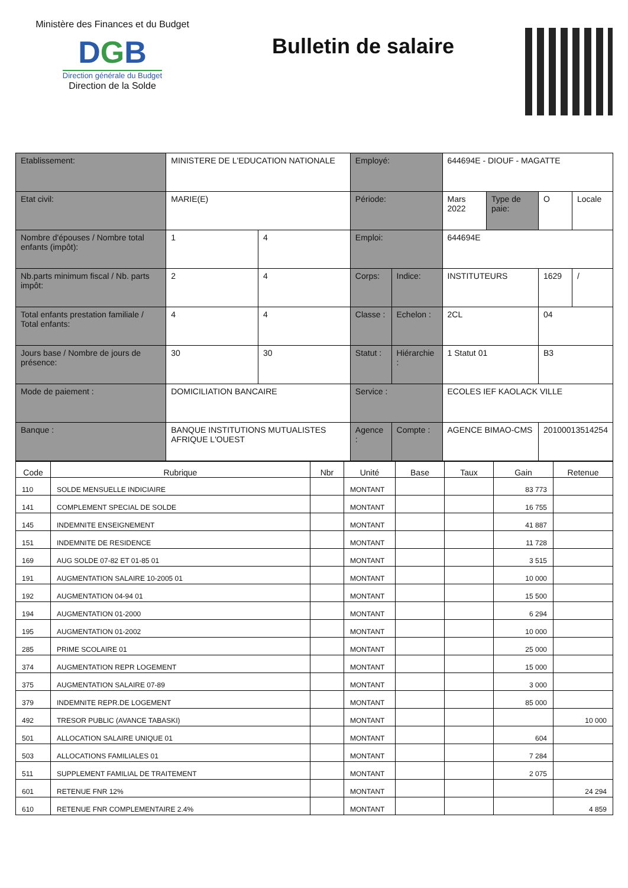Ministère des Finances et du Budget
DGB
Direction générale du Budget
Direction de la Solde
Bulletin de salaire
| Etablissement: | MINISTERE DE L'EDUCATION NATIONALE | | Employé: | | 644694E - DIOUF - MAGATTE | | | |
| Etat civil: | MARIE(E) | | Période: | | Mars 2022 | Type de paie: | O | Locale |
| Nombre d'épouses / Nombre total enfants (impôt): | 1 | 4 | Emploi: | | 644694E | | | |
| Nb.parts minimum fiscal / Nb. parts impôt: | 2 | 4 | Corps: | Indice: | INSTITUTEURS | | 1629 | / |
| Total enfants prestation familiale / Total enfants: | 4 | 4 | Classe : | Echelon : | 2CL | | 04 | |
| Jours base / Nombre de jours de présence: | 30 | 30 | Statut : | Hiérarchie : | 1 Statut 01 | | B3 | |
| Mode de paiement : | DOMICILIATION BANCAIRE | | Service : | | ECOLES IEF KAOLACK VILLE | | | |
| Banque : | BANQUE INSTITUTIONS MUTUALISTES AFRIQUE L'OUEST | | Agence : | Compte : | AGENCE BIMAO-CMS | | 20100013514254 | |
| Code | Rubrique | Nbr | Unité | Base | Taux | Gain | Retenue |
| --- | --- | --- | --- | --- | --- | --- | --- |
| 110 | SOLDE MENSUELLE INDICIAIRE | | MONTANT | | | 83 773 | |
| 141 | COMPLEMENT SPECIAL DE SOLDE | | MONTANT | | | 16 755 | |
| 145 | INDEMNITE ENSEIGNEMENT | | MONTANT | | | 41 887 | |
| 151 | INDEMNITE DE RESIDENCE | | MONTANT | | | 11 728 | |
| 169 | AUG SOLDE 07-82 ET 01-85 01 | | MONTANT | | | 3 515 | |
| 191 | AUGMENTATION SALAIRE 10-2005 01 | | MONTANT | | | 10 000 | |
| 192 | AUGMENTATION 04-94 01 | | MONTANT | | | 15 500 | |
| 194 | AUGMENTATION 01-2000 | | MONTANT | | | 6 294 | |
| 195 | AUGMENTATION 01-2002 | | MONTANT | | | 10 000 | |
| 285 | PRIME SCOLAIRE 01 | | MONTANT | | | 25 000 | |
| 374 | AUGMENTATION REPR LOGEMENT | | MONTANT | | | 15 000 | |
| 375 | AUGMENTATION SALAIRE 07-89 | | MONTANT | | | 3 000 | |
| 379 | INDEMNITE REPR.DE LOGEMENT | | MONTANT | | | 85 000 | |
| 492 | TRESOR PUBLIC (AVANCE TABASKI) | | MONTANT | | | | 10 000 |
| 501 | ALLOCATION SALAIRE UNIQUE 01 | | MONTANT | | | 604 | |
| 503 | ALLOCATIONS FAMILIALES 01 | | MONTANT | | | 7 284 | |
| 511 | SUPPLEMENT FAMILIAL DE TRAITEMENT | | MONTANT | | | 2 075 | |
| 601 | RETENUE FNR 12% | | MONTANT | | | | 24 294 |
| 610 | RETENUE FNR COMPLEMENTAIRE 2.4% | | MONTANT | | | | 4 859 |